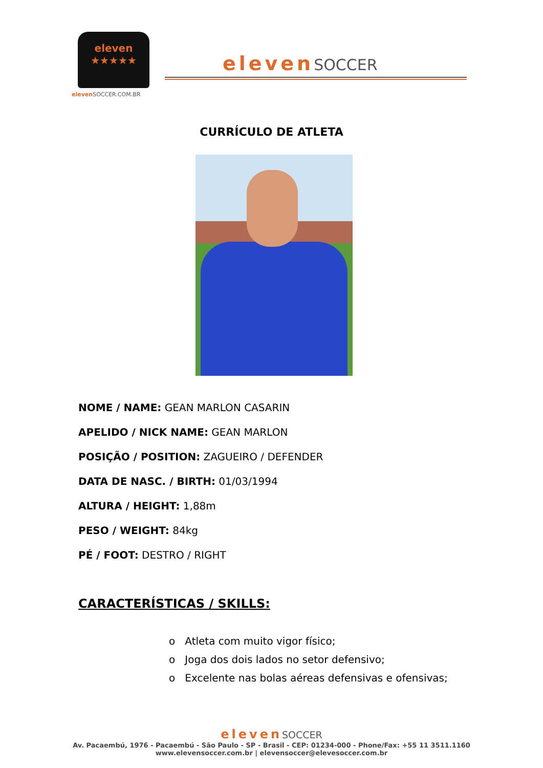eleven
★★★★★
eleven SOCCER.COM.BR
elevenSOCCER
CURRÍCULO DE ATLETA
NOME / NAME: GEAN MARLON CASARIN
APELIDO / NICK NAME: GEAN MARLON
POSIÇÃO / POSITION: ZAGUEIRO / DEFENDER
DATA DE NASC. / BIRTH: 01/03/1994
ALTURA / HEIGHT: 1,88m
PESO / WEIGHT: 84kg
PÉ / FOOT: DESTRO / RIGHT
CARACTERÍSTICAS / SKILLS:
o Atleta com muito vigor físico;
o Joga dos dois lados no setor defensivo;
o Excelente nas bolas aéreas defensivas e ofensivas;
elevenSOCCER
Av. Pacaembú, 1976 - Pacaembú - São Paulo - SP - Brasil - CEP: 01234-000 - Phone/Fax: +55 11 3511.1160
www.elevensoccer.com.br | elevensoccer@elevesoccer.com.br